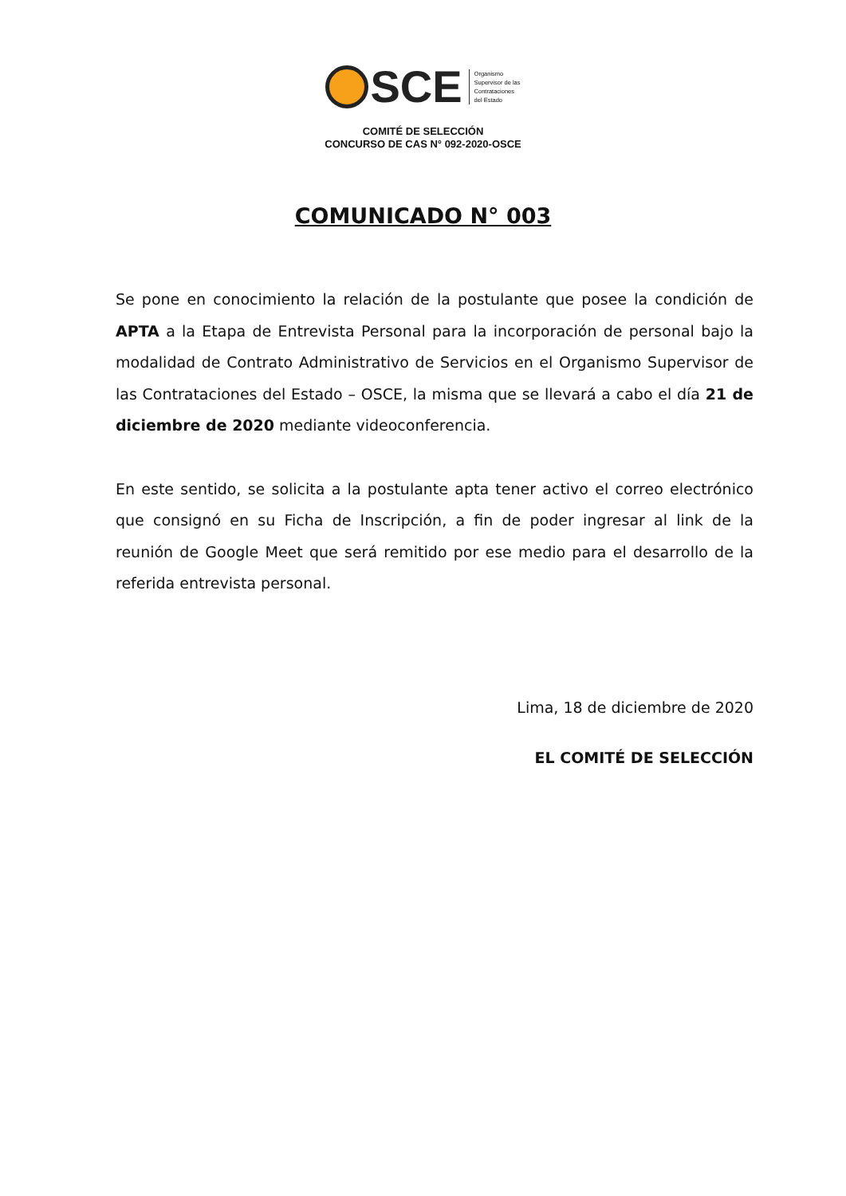SCE
Organismo
Supervisor de las
Contrataciones
del Estado
COMITÉ DE SELECCIÓN
CONCURSO DE CAS N° 092-2020-OSCE
COMUNICADO N° 003
Se pone en conocimiento la relación de la postulante que posee la condición de APTA a la Etapa de Entrevista Personal para la incorporación de personal bajo la modalidad de Contrato Administrativo de Servicios en el Organismo Supervisor de las Contrataciones del Estado – OSCE, la misma que se llevará a cabo el día 21 de diciembre de 2020 mediante videoconferencia.
En este sentido, se solicita a la postulante apta tener activo el correo electrónico que consignó en su Ficha de Inscripción, a fin de poder ingresar al link de la reunión de Google Meet que será remitido por ese medio para el desarrollo de la referida entrevista personal.
Lima, 18 de diciembre de 2020
EL COMITÉ DE SELECCIÓN